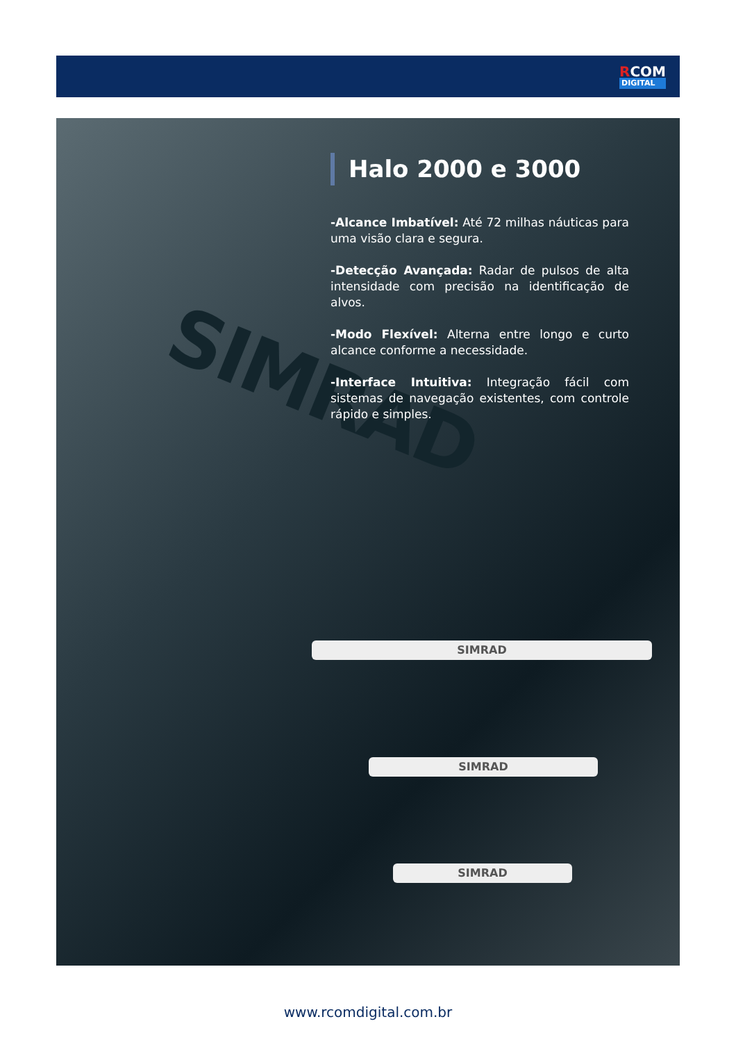RCOM
DIGITAL
SIMRAD
Halo 2000 e 3000
-Alcance Imbatível: Até 72 milhas náuticas para uma visão clara e segura.
-Detecção Avançada: Radar de pulsos de alta intensidade com precisão na identificação de alvos.
-Modo Flexível: Alterna entre longo e curto alcance conforme a necessidade.
-Interface Intuitiva: Integração fácil com sistemas de navegação existentes, com controle rápido e simples.
SIMRAD
SIMRAD
SIMRAD
www.rcomdigital.com.br